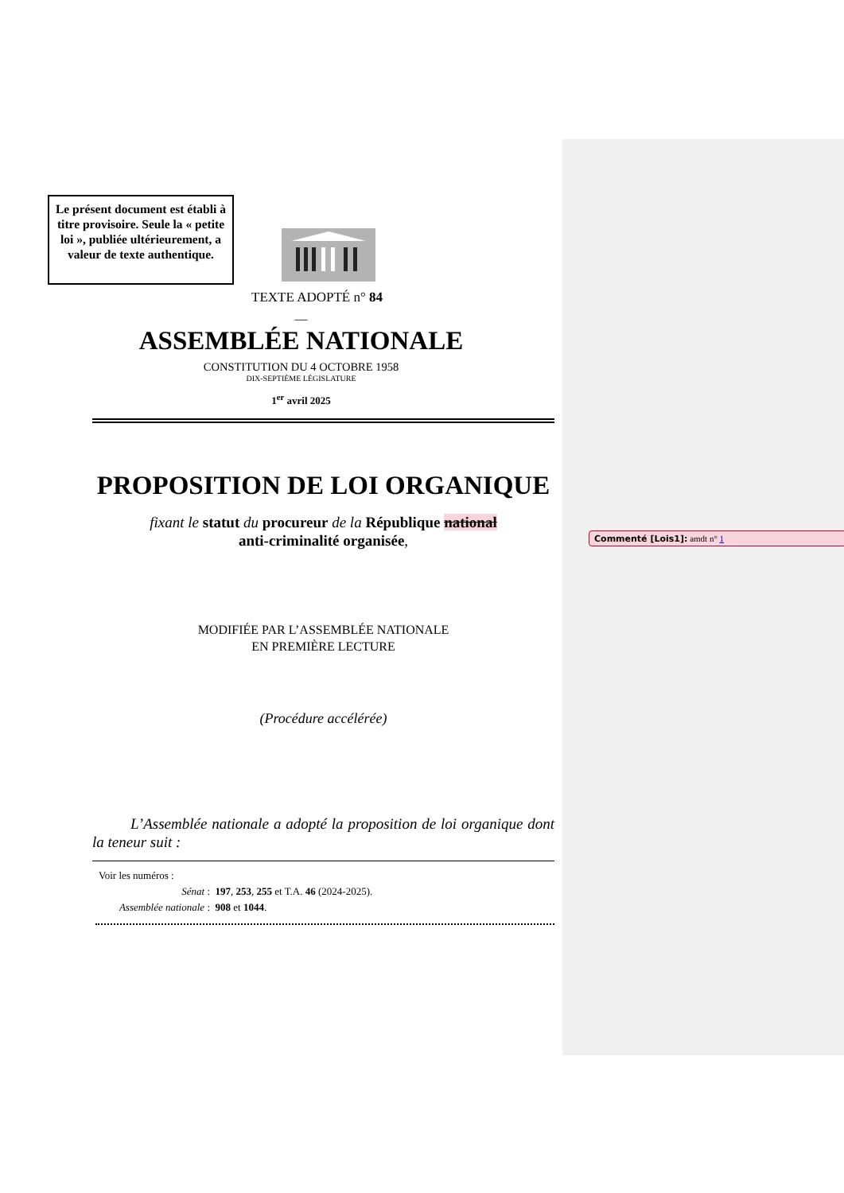Commenté [Lois1]: amdt n° 1
Le présent document est établi à titre provisoire. Seule la « petite loi », publiée ultérieurement, a valeur de texte authentique.
TEXTE ADOPTÉ n° 84
—
ASSEMBLÉE NATIONALE
CONSTITUTION DU 4 OCTOBRE 1958
DIX-SEPTIÈME LÉGISLATURE
1<sup>er</sup> avril 2025
PROPOSITION DE LOI ORGANIQUE
fixant le statut du procureur de la République national
anti-criminalité organisée,
MODIFIÉE PAR L’ASSEMBLÉE NATIONALE
EN PREMIÈRE LECTURE
(Procédure accélérée)
L’Assemblée nationale a adopté la proposition de loi organique dont la teneur suit :
Voir les numéros :
Sénat : 197, 253, 255 et T.A. 46 (2024-2025).
Assemblée nationale : 908 et 1044.